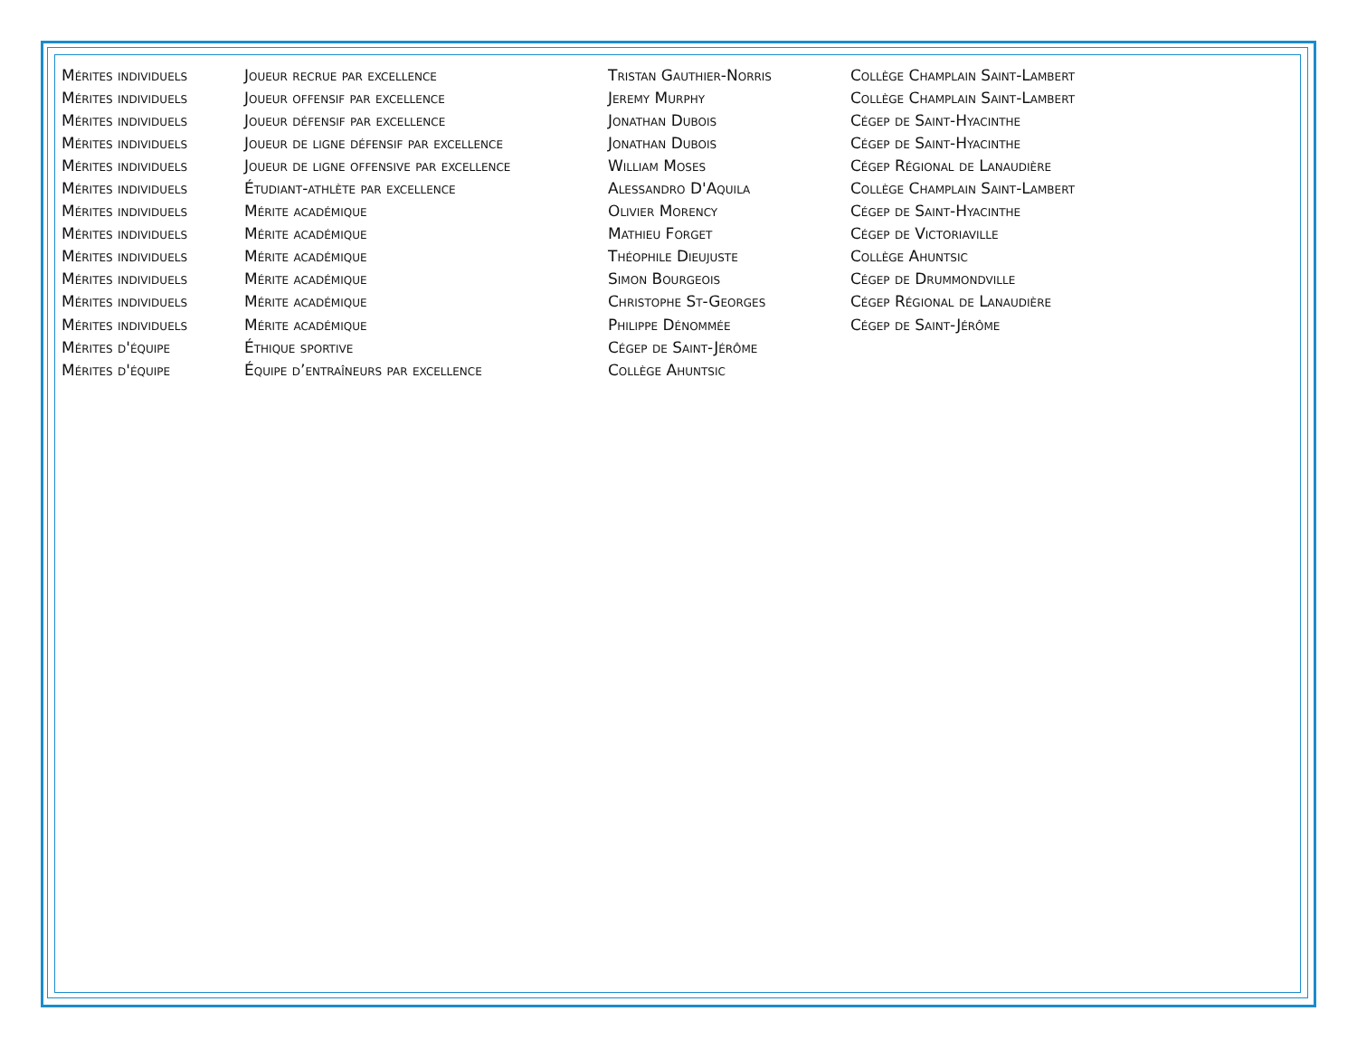| Mérites individuels | Joueur recrue par excellence | Tristan Gauthier-Norris | Collège Champlain Saint-Lambert |
| Mérites individuels | Joueur offensif par excellence | Jeremy Murphy | Collège Champlain Saint-Lambert |
| Mérites individuels | Joueur défensif par excellence | Jonathan Dubois | Cégep de Saint-Hyacinthe |
| Mérites individuels | Joueur de ligne défensif par excellence | Jonathan Dubois | Cégep de Saint-Hyacinthe |
| Mérites individuels | Joueur de ligne offensive par excellence | William Moses | Cégep Régional de Lanaudière |
| Mérites individuels | Étudiant-athlète par excellence | Alessandro D'Aquila | Collège Champlain Saint-Lambert |
| Mérites individuels | Mérite académique | Olivier Morency | Cégep de Saint-Hyacinthe |
| Mérites individuels | Mérite académique | Mathieu Forget | Cégep de Victoriaville |
| Mérites individuels | Mérite académique | Théophile Dieujuste | Collège Ahuntsic |
| Mérites individuels | Mérite académique | Simon Bourgeois | Cégep de Drummondville |
| Mérites individuels | Mérite académique | Christophe St-Georges | Cégep Régional de Lanaudière |
| Mérites individuels | Mérite académique | Philippe Dénommée | Cégep de Saint-Jérôme |
| Mérites d'équipe | Éthique sportive | Cégep de Saint-Jérôme | |
| Mérites d'équipe | Équipe d’entraîneurs par excellence | Collège Ahuntsic | |